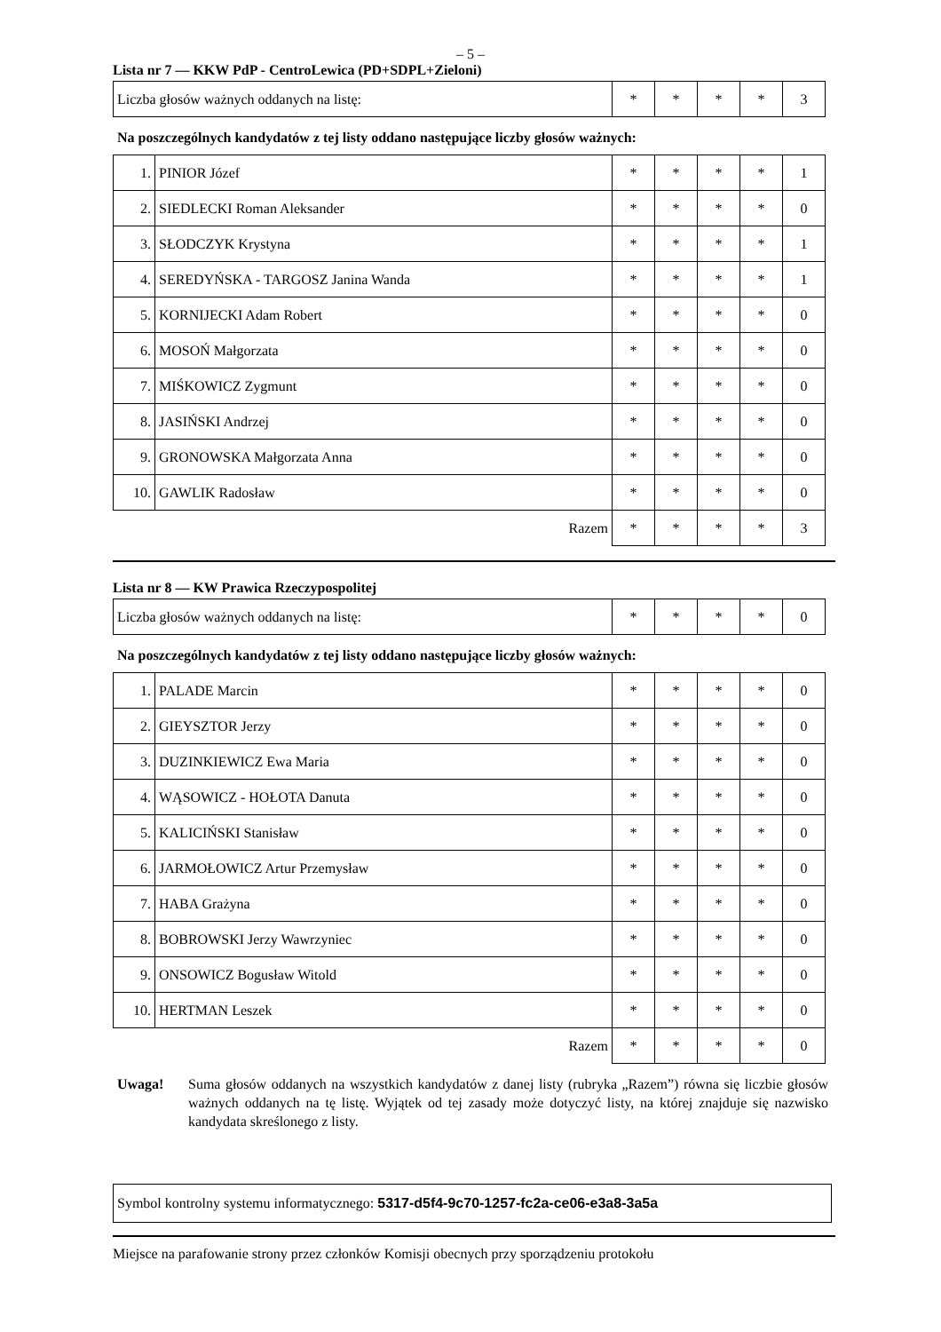– 5 –
Lista nr 7 — KKW PdP - CentroLewica (PD+SDPL+Zieloni)
| Liczba głosów ważnych oddanych na listę: | * | * | * | * | 3 |
Na poszczególnych kandydatów z tej listy oddano następujące liczby głosów ważnych:
| 1. | PINIOR Józef | * | * | * | * | 1 |
| 2. | SIEDLECKI Roman Aleksander | * | * | * | * | 0 |
| 3. | SŁODCZYK Krystyna | * | * | * | * | 1 |
| 4. | SEREDYŃSKA - TARGOSZ Janina Wanda | * | * | * | * | 1 |
| 5. | KORNIJECKI Adam Robert | * | * | * | * | 0 |
| 6. | MOSOŃ Małgorzata | * | * | * | * | 0 |
| 7. | MIŚKOWICZ Zygmunt | * | * | * | * | 0 |
| 8. | JASIŃSKI Andrzej | * | * | * | * | 0 |
| 9. | GRONOWSKA Małgorzata Anna | * | * | * | * | 0 |
| 10. | GAWLIK Radosław | * | * | * | * | 0 |
| Razem | | * | * | * | * | 3 |
Lista nr 8 — KW Prawica Rzeczypospolitej
| Liczba głosów ważnych oddanych na listę: | * | * | * | * | 0 |
Na poszczególnych kandydatów z tej listy oddano następujące liczby głosów ważnych:
| 1. | PALADE Marcin | * | * | * | * | 0 |
| 2. | GIEYSZTOR Jerzy | * | * | * | * | 0 |
| 3. | DUZINKIEWICZ Ewa Maria | * | * | * | * | 0 |
| 4. | WĄSOWICZ - HOŁOTA Danuta | * | * | * | * | 0 |
| 5. | KALICIŃSKI Stanisław | * | * | * | * | 0 |
| 6. | JARMOŁOWICZ Artur Przemysław | * | * | * | * | 0 |
| 7. | HABA Grażyna | * | * | * | * | 0 |
| 8. | BOBROWSKI Jerzy Wawrzyniec | * | * | * | * | 0 |
| 9. | ONSOWICZ Bogusław Witold | * | * | * | * | 0 |
| 10. | HERTMAN Leszek | * | * | * | * | 0 |
| Razem | | * | * | * | * | 0 |
Uwaga! Suma głosów oddanych na wszystkich kandydatów z danej listy (rubryka „Razem”) równa się liczbie głosów ważnych oddanych na tę listę. Wyjątek od tej zasady może dotyczyć listy, na której znajduje się nazwisko kandydata skreślonego z listy.
Symbol kontrolny systemu informatycznego: 5317-d5f4-9c70-1257-fc2a-ce06-e3a8-3a5a
Miejsce na parafowanie strony przez członków Komisji obecnych przy sporządzeniu protokołu